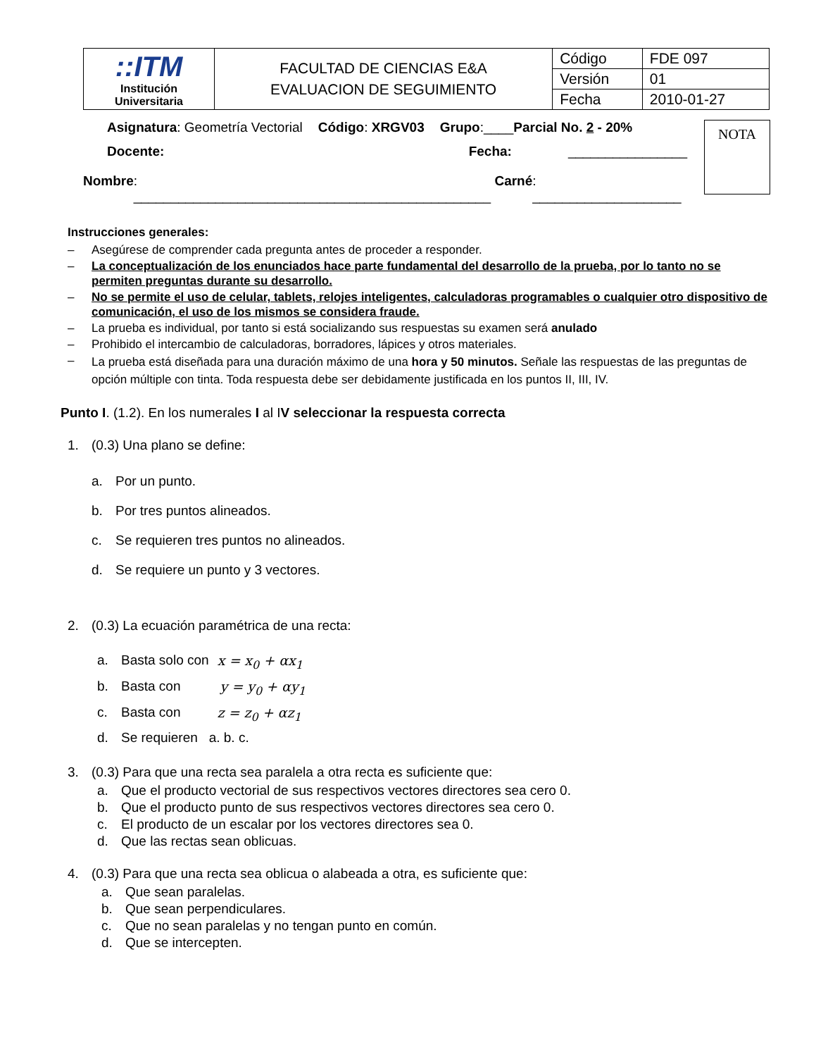| ::ITM Institución Universitaria | FACULTAD DE CIENCIAS E&A EVALUACION DE SEGUIMIENTO | Código | FDE 097 |
| | | Versión | 01 |
| | | Fecha | 2010-01-27 |
Asignatura: Geometría Vectorial Código: XRGV03 Grupo:____Parcial No. 2 - 20%
Docente: Fecha: ________________
Nombre: ________________________________________________ Carné: ____________________
NOTA
Instrucciones generales:
– Asegúrese de comprender cada pregunta antes de proceder a responder.
– La conceptualización de los enunciados hace parte fundamental del desarrollo de la prueba, por lo tanto no se permiten preguntas durante su desarrollo.
– No se permite el uso de celular, tablets, relojes inteligentes, calculadoras programables o cualquier otro dispositivo de comunicación, el uso de los mismos se considera fraude.
– La prueba es individual, por tanto si está socializando sus respuestas su examen será anulado
– Prohibido el intercambio de calculadoras, borradores, lápices y otros materiales.
– La prueba está diseñada para una duración máximo de una hora y 50 minutos. Señale las respuestas de las preguntas de opción múltiple con tinta. Toda respuesta debe ser debidamente justificada en los puntos II, III, IV.
Punto I. (1.2). En los numerales I al IV seleccionar la respuesta correcta
1. (0.3) Una plano se define:
a. Por un punto.
b. Por tres puntos alineados.
c. Se requieren tres puntos no alineados.
d. Se requiere un punto y 3 vectores.
2. (0.3) La ecuación paramétrica de una recta:
a. Basta solo con x = x<sub>0</sub> + αx<sub>1</sub>
b. Basta con y = y<sub>0</sub> + αy<sub>1</sub>
c. Basta con z = z<sub>0</sub> + αz<sub>1</sub>
d. Se requieren a. b. c.
3. (0.3) Para que una recta sea paralela a otra recta es suficiente que:
a. Que el producto vectorial de sus respectivos vectores directores sea cero 0.
b. Que el producto punto de sus respectivos vectores directores sea cero 0.
c. El producto de un escalar por los vectores directores sea 0.
d. Que las rectas sean oblicuas.
4. (0.3) Para que una recta sea oblicua o alabeada a otra, es suficiente que:
a. Que sean paralelas.
b. Que sean perpendiculares.
c. Que no sean paralelas y no tengan punto en común.
d. Que se intercepten.